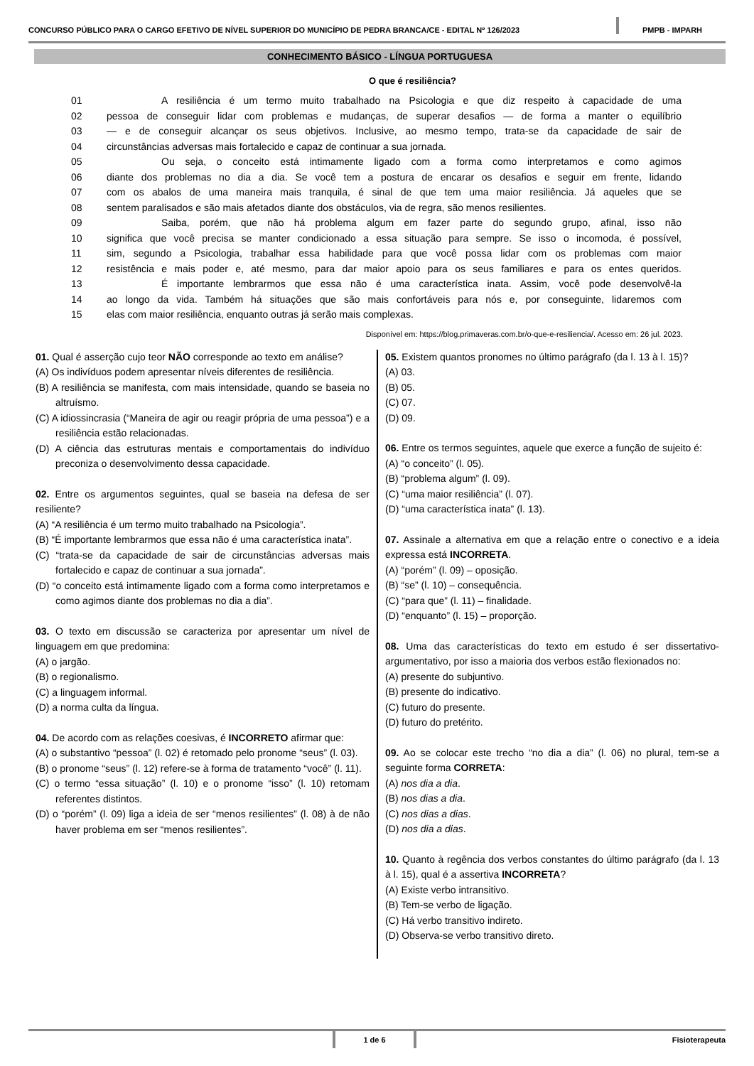CONCURSO PÚBLICO PARA O CARGO EFETIVO DE NÍVEL SUPERIOR DO MUNICÍPIO DE PEDRA BRANCA/CE - EDITAL Nº 126/2023
PMPB - IMPARH
CONHECIMENTO BÁSICO - LÍNGUA PORTUGUESA
O que é resiliência?
01 A resiliência é um termo muito trabalhado na Psicologia e que diz respeito à capacidade de uma
02 pessoa de conseguir lidar com problemas e mudanças, de superar desafios — de forma a manter o equilíbrio
03 — e de conseguir alcançar os seus objetivos. Inclusive, ao mesmo tempo, trata-se da capacidade de sair de
04 circunstâncias adversas mais fortalecido e capaz de continuar a sua jornada.
05 Ou seja, o conceito está intimamente ligado com a forma como interpretamos e como agimos
06 diante dos problemas no dia a dia. Se você tem a postura de encarar os desafios e seguir em frente, lidando
07 com os abalos de uma maneira mais tranquila, é sinal de que tem uma maior resiliência. Já aqueles que se
08 sentem paralisados e são mais afetados diante dos obstáculos, via de regra, são menos resilientes.
09 Saiba, porém, que não há problema algum em fazer parte do segundo grupo, afinal, isso não
10 significa que você precisa se manter condicionado a essa situação para sempre. Se isso o incomoda, é possível,
11 sim, segundo a Psicologia, trabalhar essa habilidade para que você possa lidar com os problemas com maior
12 resistência e mais poder e, até mesmo, para dar maior apoio para os seus familiares e para os entes queridos.
13 É importante lembrarmos que essa não é uma característica inata. Assim, você pode desenvolvê-la
14 ao longo da vida. Também há situações que são mais confortáveis para nós e, por conseguinte, lidaremos com
15 elas com maior resiliência, enquanto outras já serão mais complexas.
Disponível em: https://blog.primaveras.com.br/o-que-e-resiliencia/. Acesso em: 26 jul. 2023.
01. Qual é asserção cujo teor NÃO corresponde ao texto em análise?
(A) Os indivíduos podem apresentar níveis diferentes de resiliência.
(B) A resiliência se manifesta, com mais intensidade, quando se baseia no altruísmo.
(C) A idiossincrasia (“Maneira de agir ou reagir própria de uma pessoa”) e a resiliência estão relacionadas.
(D) A ciência das estruturas mentais e comportamentais do indivíduo preconiza o desenvolvimento dessa capacidade.
02. Entre os argumentos seguintes, qual se baseia na defesa de ser resiliente?
(A) “A resiliência é um termo muito trabalhado na Psicologia”.
(B) “É importante lembrarmos que essa não é uma característica inata”.
(C) “trata-se da capacidade de sair de circunstâncias adversas mais fortalecido e capaz de continuar a sua jornada”.
(D) “o conceito está intimamente ligado com a forma como interpretamos e como agimos diante dos problemas no dia a dia”.
03. O texto em discussão se caracteriza por apresentar um nível de linguagem em que predomina:
(A) o jargão.
(B) o regionalismo.
(C) a linguagem informal.
(D) a norma culta da língua.
04. De acordo com as relações coesivas, é INCORRETO afirmar que:
(A) o substantivo “pessoa” (l. 02) é retomado pelo pronome “seus” (l. 03).
(B) o pronome “seus” (l. 12) refere-se à forma de tratamento “você” (l. 11).
(C) o termo “essa situação” (l. 10) e o pronome “isso” (l. 10) retomam referentes distintos.
(D) o “porém” (l. 09) liga a ideia de ser “menos resilientes” (l. 08) à de não haver problema em ser “menos resilientes”.
05. Existem quantos pronomes no último parágrafo (da l. 13 à l. 15)?
(A) 03.
(B) 05.
(C) 07.
(D) 09.
06. Entre os termos seguintes, aquele que exerce a função de sujeito é:
(A) “o conceito” (l. 05).
(B) “problema algum” (l. 09).
(C) “uma maior resiliência” (l. 07).
(D) “uma característica inata” (l. 13).
07. Assinale a alternativa em que a relação entre o conectivo e a ideia expressa está INCORRETA.
(A) “porém” (l. 09) – oposição.
(B) “se” (l. 10) – consequência.
(C) “para que” (l. 11) – finalidade.
(D) “enquanto” (l. 15) – proporção.
08. Uma das características do texto em estudo é ser dissertativo-argumentativo, por isso a maioria dos verbos estão flexionados no:
(A) presente do subjuntivo.
(B) presente do indicativo.
(C) futuro do presente.
(D) futuro do pretérito.
09. Ao se colocar este trecho “no dia a dia” (l. 06) no plural, tem-se a seguinte forma CORRETA:
(A) nos dia a dia.
(B) nos dias a dia.
(C) nos dias a dias.
(D) nos dia a dias.
10. Quanto à regência dos verbos constantes do último parágrafo (da l. 13 à l. 15), qual é a assertiva INCORRETA?
(A) Existe verbo intransitivo.
(B) Tem-se verbo de ligação.
(C) Há verbo transitivo indireto.
(D) Observa-se verbo transitivo direto.
1 de 6 Fisioterapeuta